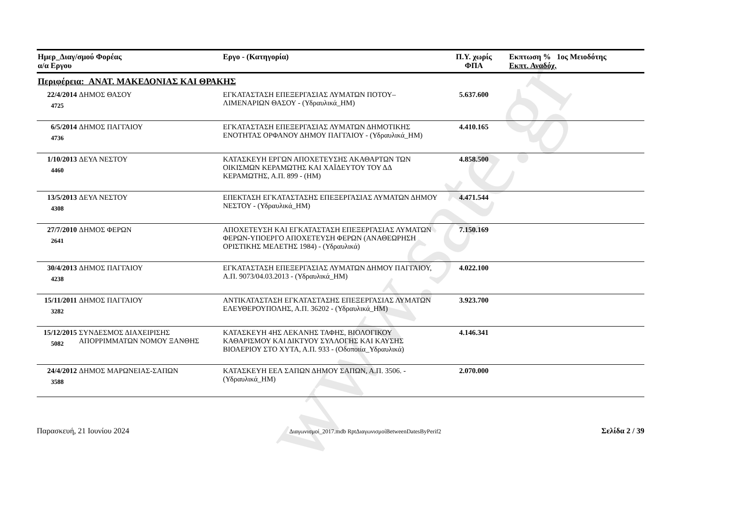www.sate.gr
| Ημερ_Διαγ/σμού Φορέας α/α Εργου | | Εργο - (Κατηγορία) | Π.Υ. χωρίς ΦΠΑ | Εκπτωση % 1ος Μειοδότης Εκπτ. Αναδόχ. |
| --- | --- | --- | --- | --- |
| Περιφέρεια: ΑΝΑΤ. ΜΑΚΕΔΟΝΙΑΣ ΚΑΙ ΘΡΑΚΗΣ | | | | |
| 22/4/2014 4725 | ΔΗΜΟΣ ΘΑΣΟΥ | ΕΓΚΑΤΑΣΤΑΣΗ ΕΠΕΞΕΡΓΑΣΙΑΣ ΛΥΜΑΤΩΝ ΠΟΤΟΥ–ΛΙΜΕΝΑΡΙΩΝ ΘΑΣΟΥ - (Υδραυλικά_ΗΜ) | 5.637.600 | |
| 6/5/2014 4736 | ΔΗΜΟΣ ΠΑΓΓΑΙΟΥ | ΕΓΚΑΤΑΣΤΑΣΗ ΕΠΕΞΕΡΓΑΣΙΑΣ ΛΥΜΑΤΩΝ ΔΗΜΟΤΙΚΗΣ ΕΝΟΤΗΤΑΣ ΟΡΦΑΝΟΥ ΔΗΜΟΥ ΠΑΓΓΑΙΟΥ - (Υδραυλικά_ΗΜ) | 4.410.165 | |
| 1/10/2013 4460 | ΔΕΥΑ ΝΕΣΤΟΥ | ΚΑΤΑΣΚΕΥΗ ΕΡΓΩΝ ΑΠΟΧΕΤΕΥΣΗΣ ΑΚΑΘΑΡΤΩΝ ΤΩΝ ΟΙΚΙΣΜΩΝ ΚΕΡΑΜΩΤΗΣ ΚΑΙ ΧΑΪΔΕΥΤΟΥ ΤΟΥ ΔΔ ΚΕΡΑΜΩΤΗΣ, Α.Π. 899 - (ΗΜ) | 4.858.500 | |
| 13/5/2013 4308 | ΔΕΥΑ ΝΕΣΤΟΥ | ΕΠΕΚΤΑΣΗ ΕΓΚΑΤΑΣΤΑΣΗΣ ΕΠΕΞΕΡΓΑΣΙΑΣ ΛΥΜΑΤΩΝ ΔΗΜΟΥ ΝΕΣΤΟΥ - (Υδραυλικά_ΗΜ) | 4.471.544 | |
| 27/7/2010 2641 | ΔΗΜΟΣ ΦΕΡΩΝ | ΑΠΟΧΕΤΕΥΣΗ ΚΑΙ ΕΓΚΑΤΑΣΤΑΣΗ ΕΠΕΞΕΡΓΑΣΙΑΣ ΛΥΜΑΤΩΝ ΦΕΡΩΝ-ΥΠΟΕΡΓΟ ΑΠΟΧΕΤΕΥΣΗ ΦΕΡΩΝ (ΑΝΑΘΕΩΡΗΣΗ ΟΡΙΣΤΙΚΗΣ ΜΕΛΕΤΗΣ 1984) - (Υδραυλικά) | 7.150.169 | |
| 30/4/2013 4238 | ΔΗΜΟΣ ΠΑΓΓΑΙΟΥ | ΕΓΚΑΤΑΣΤΑΣΗ ΕΠΕΞΕΡΓΑΣΙΑΣ ΛΥΜΑΤΩΝ ΔΗΜΟΥ ΠΑΓΓΑΙΟΥ, Α.Π. 9073/04.03.2013 - (Υδραυλικά_ΗΜ) | 4.022.100 | |
| 15/11/2011 3282 | ΔΗΜΟΣ ΠΑΓΓΑΙΟΥ | ΑΝΤΙΚΑΤΑΣΤΑΣΗ ΕΓΚΑΤΑΣΤΑΣΗΣ ΕΠΕΞΕΡΓΑΣΙΑΣ ΛΥΜΑΤΩΝ ΕΛΕΥΘΕΡΟΥΠΟΛΗΣ, Α.Π. 36202 - (Υδραυλικά_ΗΜ) | 3.923.700 | |
| 15/12/2015 5082 | ΣΥΝΔΕΣΜΟΣ ΔΙΑΧΕΙΡΙΣΗΣ ΑΠΟΡΡΙΜΜΑΤΩΝ ΝΟΜΟΥ ΞΑΝΘΗΣ | ΚΑΤΑΣΚΕΥΗ 4ΗΣ ΛΕΚΑΝΗΣ ΤΑΦΗΣ, ΒΙΟΛΟΓΙΚΟΥ ΚΑΘΑΡΙΣΜΟΥ ΚΑΙ ΔΙΚΤΥΟΥ ΣΥΛΛΟΓΗΣ ΚΑΙ ΚΑΥΣΗΣ ΒΙΟΑΕΡΙΟΥ ΣΤΟ ΧΥΤΑ, Α.Π. 933 - (Οδοποιία_Υδραυλικά) | 4.146.341 | |
| 24/4/2012 3588 | ΔΗΜΟΣ ΜΑΡΩΝΕΙΑΣ-ΣΑΠΩΝ | ΚΑΤΑΣΚΕΥΗ ΕΕΛ ΣΑΠΩΝ ΔΗΜΟΥ ΣΑΠΩΝ, Α.Π. 3506. - (Υδραυλικά_ΗΜ) | 2.070.000 | |
Παρασκευή, 21 Ιουνίου 2024 Διαγωνισμοί_2017.mdb RptΔιαγωνισμοίBetweenDatesByPerif2 Σελίδα 2 / 39